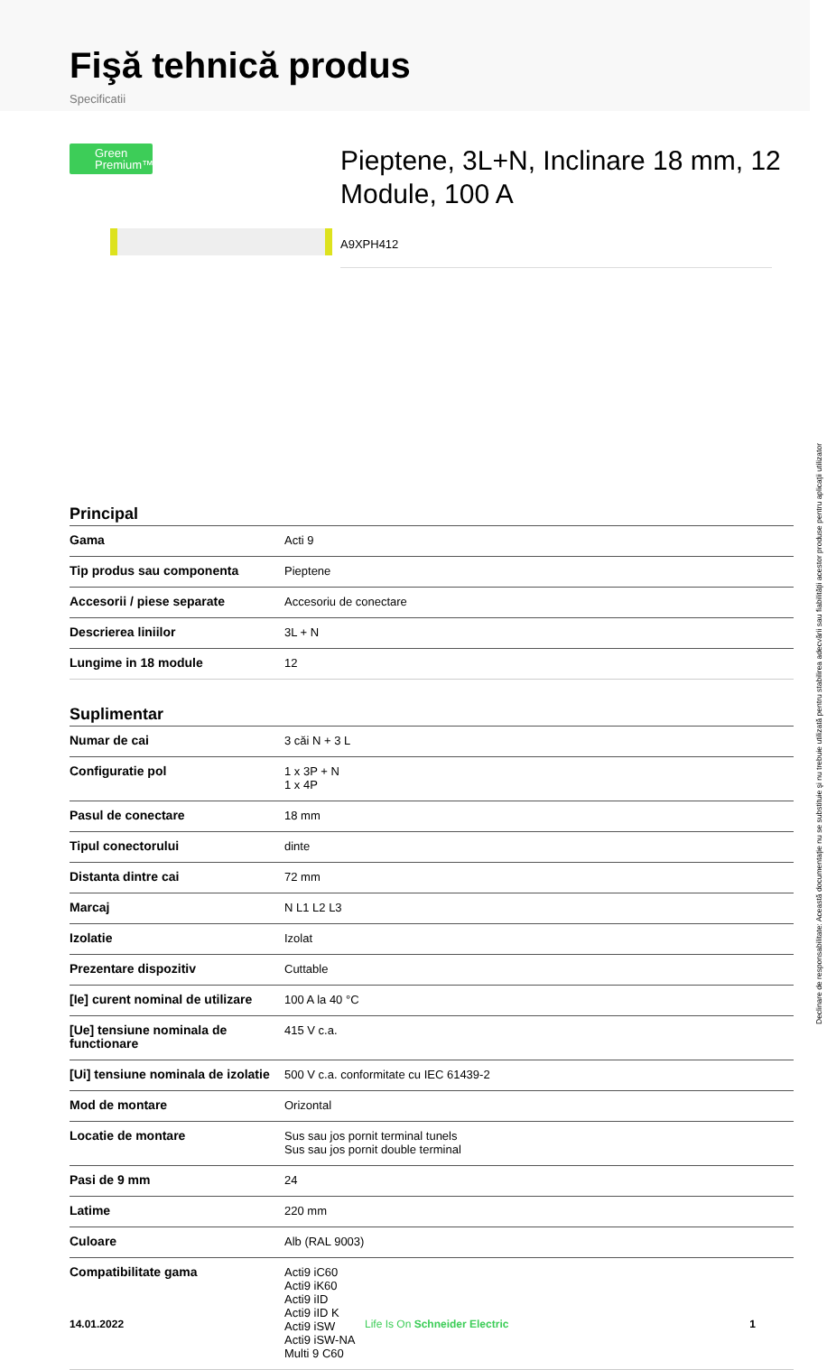Fişă tehnică produs
Specificatii
Green Premium™
Pieptene, 3L+N, Inclinare 18 mm, 12 Module, 100 A
A9XPH412
Principal
| Gama | Acti 9 |
| Tip produs sau componenta | Pieptene |
| Accesorii / piese separate | Accesoriu de conectare |
| Descrierea liniilor | 3L + N |
| Lungime in 18 module | 12 |
Suplimentar
| Numar de cai | 3 căi N + 3 L |
| Configuratie pol | 1 x 3P + N 1 x 4P |
| Pasul de conectare | 18 mm |
| Tipul conectorului | dinte |
| Distanta dintre cai | 72 mm |
| Marcaj | N L1 L2 L3 |
| Izolatie | Izolat |
| Prezentare dispozitiv | Cuttable |
| [Ie] curent nominal de utilizare | 100 A la 40 °C |
| [Ue] tensiune nominala de functionare | 415 V c.a. |
| [Ui] tensiune nominala de izolatie | 500 V c.a. conformitate cu IEC 61439-2 |
| Mod de montare | Orizontal |
| Locatie de montare | Sus sau jos pornit terminal tunels Sus sau jos pornit double terminal |
| Pasi de 9 mm | 24 |
| Latime | 220 mm |
| Culoare | Alb (RAL 9003) |
| Compatibilitate gama | Acti9 iC60 Acti9 iK60 Acti9 iID Acti9 iID K Acti9 iSW Acti9 iSW-NA Multi 9 C60 |
Declinare de responsabilitate: Această documentaţie nu se substituie şi nu trebuie utilizată pentru stabilirea adecvării sau fiabilităţii acestor produse pentru aplicaţii utilizator
14.01.2022 Life Is On Schneider Electric 1